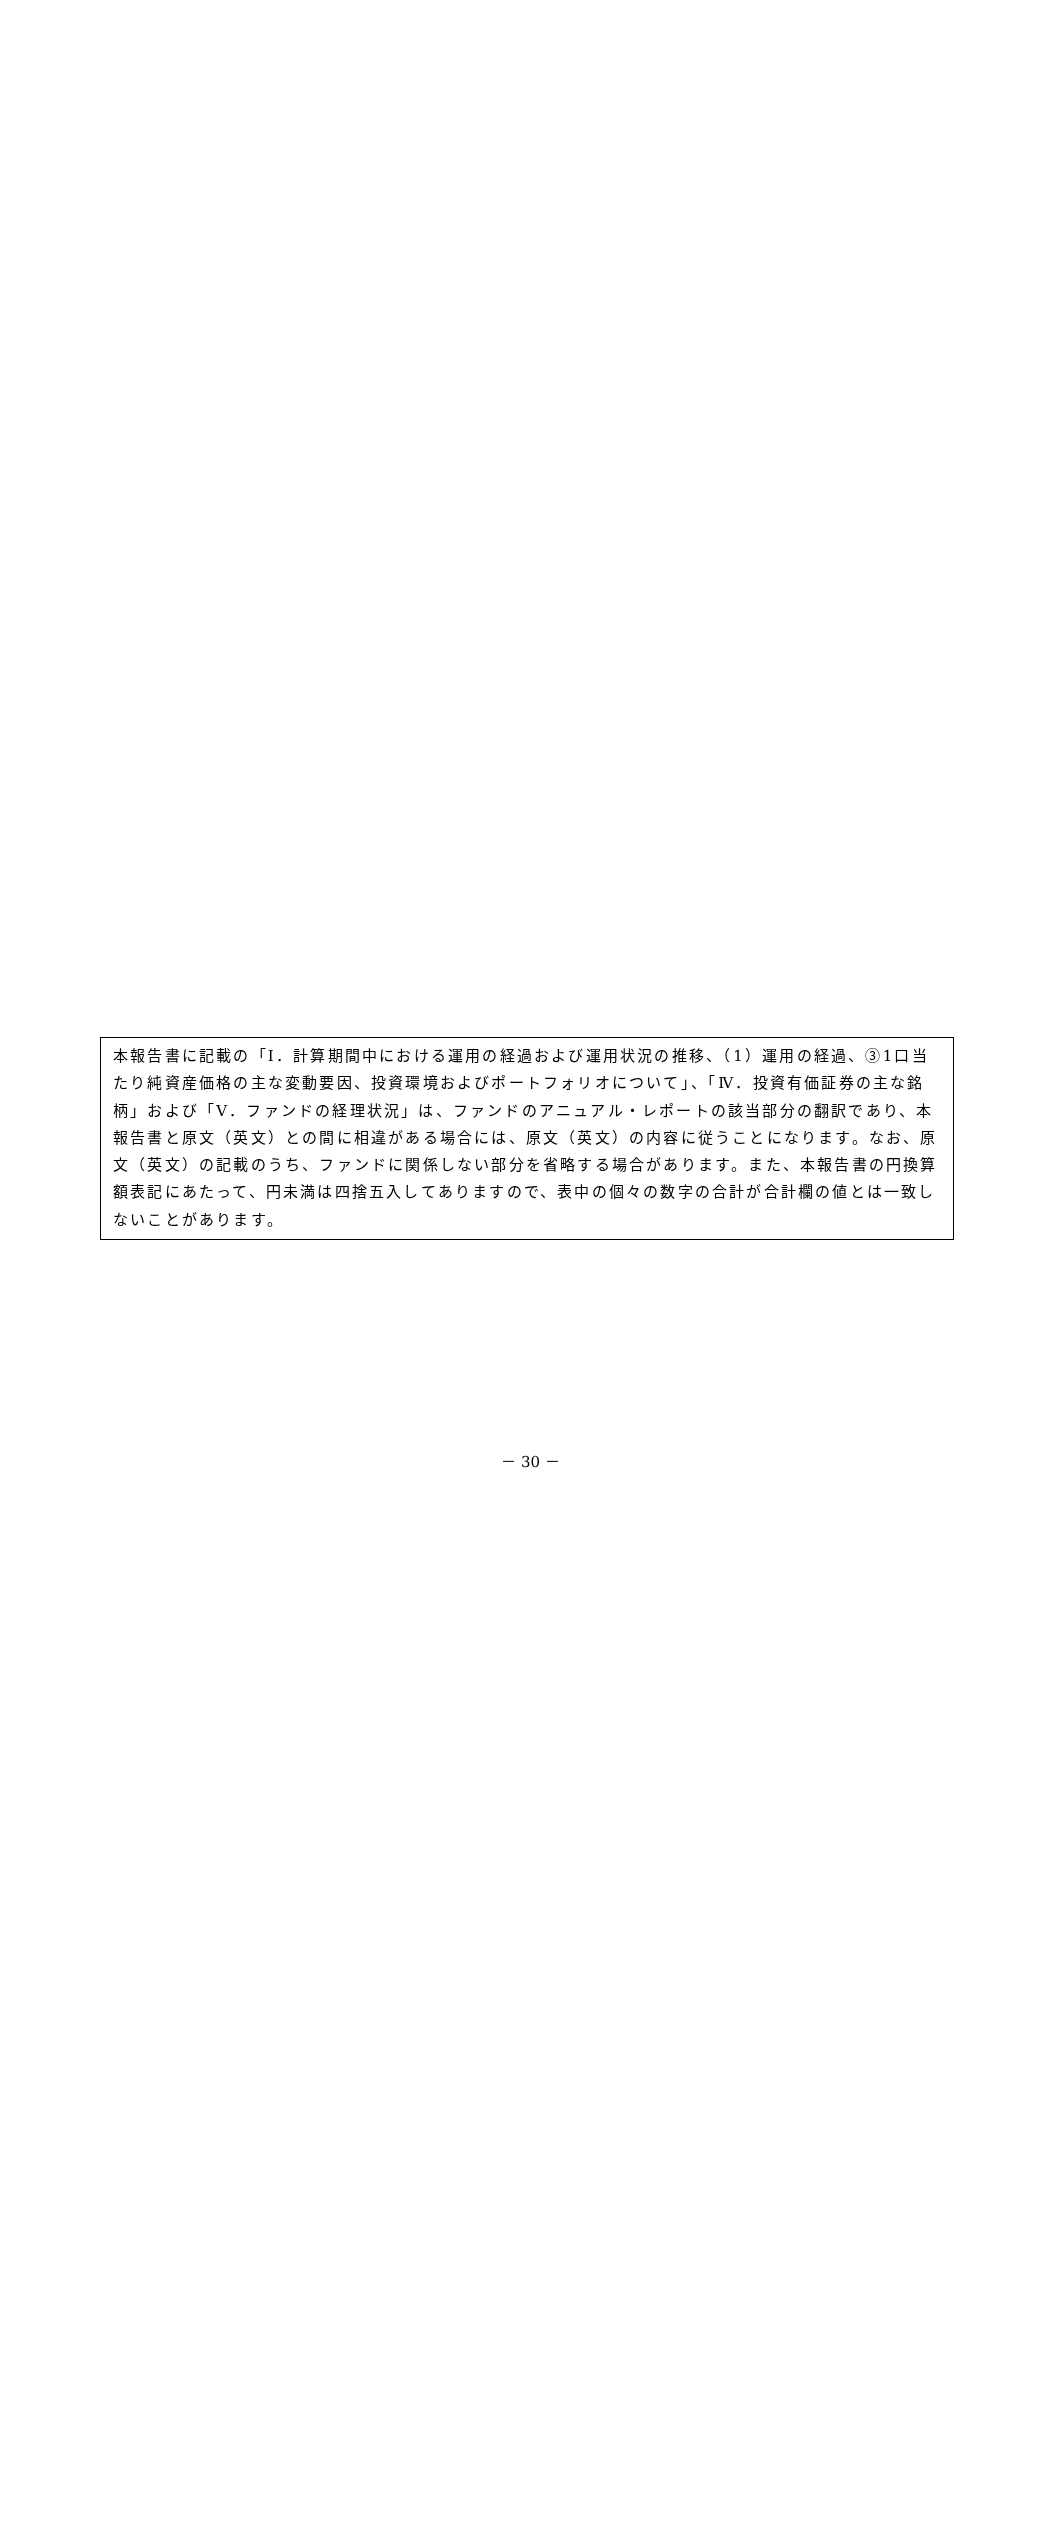本報告書に記載の「Ⅰ．計算期間中における運用の経過および運用状況の推移、（1）運用の経過、③1口当たり純資産価格の主な変動要因、投資環境およびポートフォリオについて」、「Ⅳ．投資有価証券の主な銘柄」および「Ⅴ．ファンドの経理状況」は、ファンドのアニュアル・レポートの該当部分の翻訳であり、本報告書と原文（英文）との間に相違がある場合には、原文（英文）の内容に従うことになります。なお、原文（英文）の記載のうち、ファンドに関係しない部分を省略する場合があります。また、本報告書の円換算額表記にあたって、円未満は四捨五入してありますので、表中の個々の数字の合計が合計欄の値とは一致しないことがあります。
－ 30 －